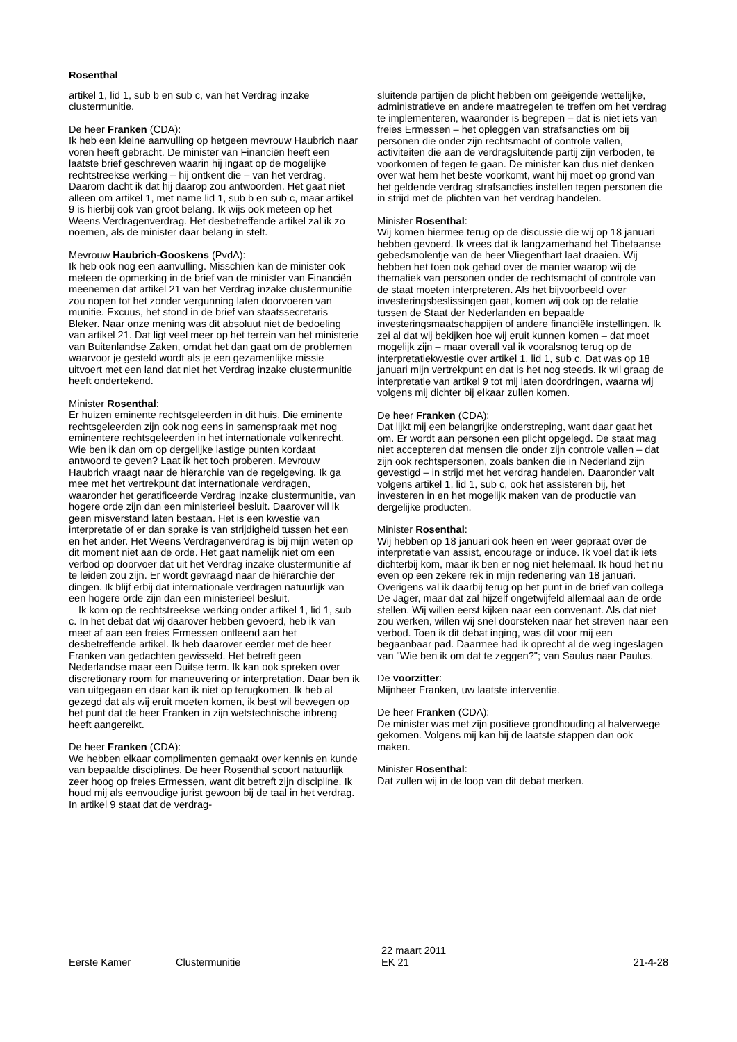Rosenthal
artikel 1, lid 1, sub b en sub c, van het Verdrag inzake clustermunitie.
De heer Franken (CDA):
Ik heb een kleine aanvulling op hetgeen mevrouw Haubrich naar voren heeft gebracht. De minister van Financiën heeft een laatste brief geschreven waarin hij ingaat op de mogelijke rechtstreekse werking – hij ontkent die – van het verdrag. Daarom dacht ik dat hij daarop zou antwoorden. Het gaat niet alleen om artikel 1, met name lid 1, sub b en sub c, maar artikel 9 is hierbij ook van groot belang. Ik wijs ook meteen op het Weens Verdragenverdrag. Het desbetreffende artikel zal ik zo noemen, als de minister daar belang in stelt.
Mevrouw Haubrich-Gooskens (PvdA):
Ik heb ook nog een aanvulling. Misschien kan de minister ook meteen de opmerking in de brief van de minister van Financiën meenemen dat artikel 21 van het Verdrag inzake clustermunitie zou nopen tot het zonder vergunning laten doorvoeren van munitie. Excuus, het stond in de brief van staatssecretaris Bleker. Naar onze mening was dit absoluut niet de bedoeling van artikel 21. Dat ligt veel meer op het terrein van het ministerie van Buitenlandse Zaken, omdat het dan gaat om de problemen waarvoor je gesteld wordt als je een gezamenlijke missie uitvoert met een land dat niet het Verdrag inzake clustermunitie heeft ondertekend.
Minister Rosenthal:
Er huizen eminente rechtsgeleerden in dit huis. Die eminente rechtsgeleerden zijn ook nog eens in samenspraak met nog eminentere rechtsgeleerden in het internationale volkenrecht. Wie ben ik dan om op dergelijke lastige punten kordaat antwoord te geven? Laat ik het toch proberen. Mevrouw Haubrich vraagt naar de hiërarchie van de regelgeving. Ik ga mee met het vertrekpunt dat internationale verdragen, waaronder het geratificeerde Verdrag inzake clustermunitie, van hogere orde zijn dan een ministerieel besluit. Daarover wil ik geen misverstand laten bestaan. Het is een kwestie van interpretatie of er dan sprake is van strijdigheid tussen het een en het ander. Het Weens Verdragenverdrag is bij mijn weten op dit moment niet aan de orde. Het gaat namelijk niet om een verbod op doorvoer dat uit het Verdrag inzake clustermunitie af te leiden zou zijn. Er wordt gevraagd naar de hiërarchie der dingen. Ik blijf erbij dat internationale verdragen natuurlijk van een hogere orde zijn dan een ministerieel besluit.
Ik kom op de rechtstreekse werking onder artikel 1, lid 1, sub c. In het debat dat wij daarover hebben gevoerd, heb ik van meet af aan een freies Ermessen ontleend aan het desbetreffende artikel. Ik heb daarover eerder met de heer Franken van gedachten gewisseld. Het betreft geen Nederlandse maar een Duitse term. Ik kan ook spreken over discretionary room for maneuvering or interpretation. Daar ben ik van uitgegaan en daar kan ik niet op terugkomen. Ik heb al gezegd dat als wij eruit moeten komen, ik best wil bewegen op het punt dat de heer Franken in zijn wetstechnische inbreng heeft aangereikt.
De heer Franken (CDA):
We hebben elkaar complimenten gemaakt over kennis en kunde van bepaalde disciplines. De heer Rosenthal scoort natuurlijk zeer hoog op freies Ermessen, want dit betreft zijn discipline. Ik houd mij als eenvoudige jurist gewoon bij de taal in het verdrag. In artikel 9 staat dat de verdrag-
sluitende partijen de plicht hebben om geëigende wettelijke, administratieve en andere maatregelen te treffen om het verdrag te implementeren, waaronder is begrepen – dat is niet iets van freies Ermessen – het opleggen van strafsancties om bij personen die onder zijn rechtsmacht of controle vallen, activiteiten die aan de verdragsluitende partij zijn verboden, te voorkomen of tegen te gaan. De minister kan dus niet denken over wat hem het beste voorkomt, want hij moet op grond van het geldende verdrag strafsancties instellen tegen personen die in strijd met de plichten van het verdrag handelen.
Minister Rosenthal:
Wij komen hiermee terug op de discussie die wij op 18 januari hebben gevoerd. Ik vrees dat ik langzamerhand het Tibetaanse gebedsmolentje van de heer Vliegenthart laat draaien. Wij hebben het toen ook gehad over de manier waarop wij de thematiek van personen onder de rechtsmacht of controle van de staat moeten interpreteren. Als het bijvoorbeeld over investeringsbeslissingen gaat, komen wij ook op de relatie tussen de Staat der Nederlanden en bepaalde investeringsmaatschappijen of andere financiële instellingen. Ik zei al dat wij bekijken hoe wij eruit kunnen komen – dat moet mogelijk zijn – maar overall val ik vooralsnog terug op de interpretatiekwestie over artikel 1, lid 1, sub c. Dat was op 18 januari mijn vertrekpunt en dat is het nog steeds. Ik wil graag de interpretatie van artikel 9 tot mij laten doordringen, waarna wij volgens mij dichter bij elkaar zullen komen.
De heer Franken (CDA):
Dat lijkt mij een belangrijke onderstreping, want daar gaat het om. Er wordt aan personen een plicht opgelegd. De staat mag niet accepteren dat mensen die onder zijn controle vallen – dat zijn ook rechtspersonen, zoals banken die in Nederland zijn gevestigd – in strijd met het verdrag handelen. Daaronder valt volgens artikel 1, lid 1, sub c, ook het assisteren bij, het investeren in en het mogelijk maken van de productie van dergelijke producten.
Minister Rosenthal:
Wij hebben op 18 januari ook heen en weer gepraat over de interpretatie van assist, encourage or induce. Ik voel dat ik iets dichterbij kom, maar ik ben er nog niet helemaal. Ik houd het nu even op een zekere rek in mijn redenering van 18 januari. Overigens val ik daarbij terug op het punt in de brief van collega De Jager, maar dat zal hijzelf ongetwijfeld allemaal aan de orde stellen. Wij willen eerst kijken naar een convenant. Als dat niet zou werken, willen wij snel doorsteken naar het streven naar een verbod. Toen ik dit debat inging, was dit voor mij een begaanbaar pad. Daarmee had ik oprecht al de weg ingeslagen van "Wie ben ik om dat te zeggen?"; van Saulus naar Paulus.
De voorzitter:
Mijnheer Franken, uw laatste interventie.
De heer Franken (CDA):
De minister was met zijn positieve grondhouding al halverwege gekomen. Volgens mij kan hij de laatste stappen dan ook maken.
Minister Rosenthal:
Dat zullen wij in de loop van dit debat merken.
Eerste Kamer
Clustermunitie
22 maart 2011
EK 21
21-4-28